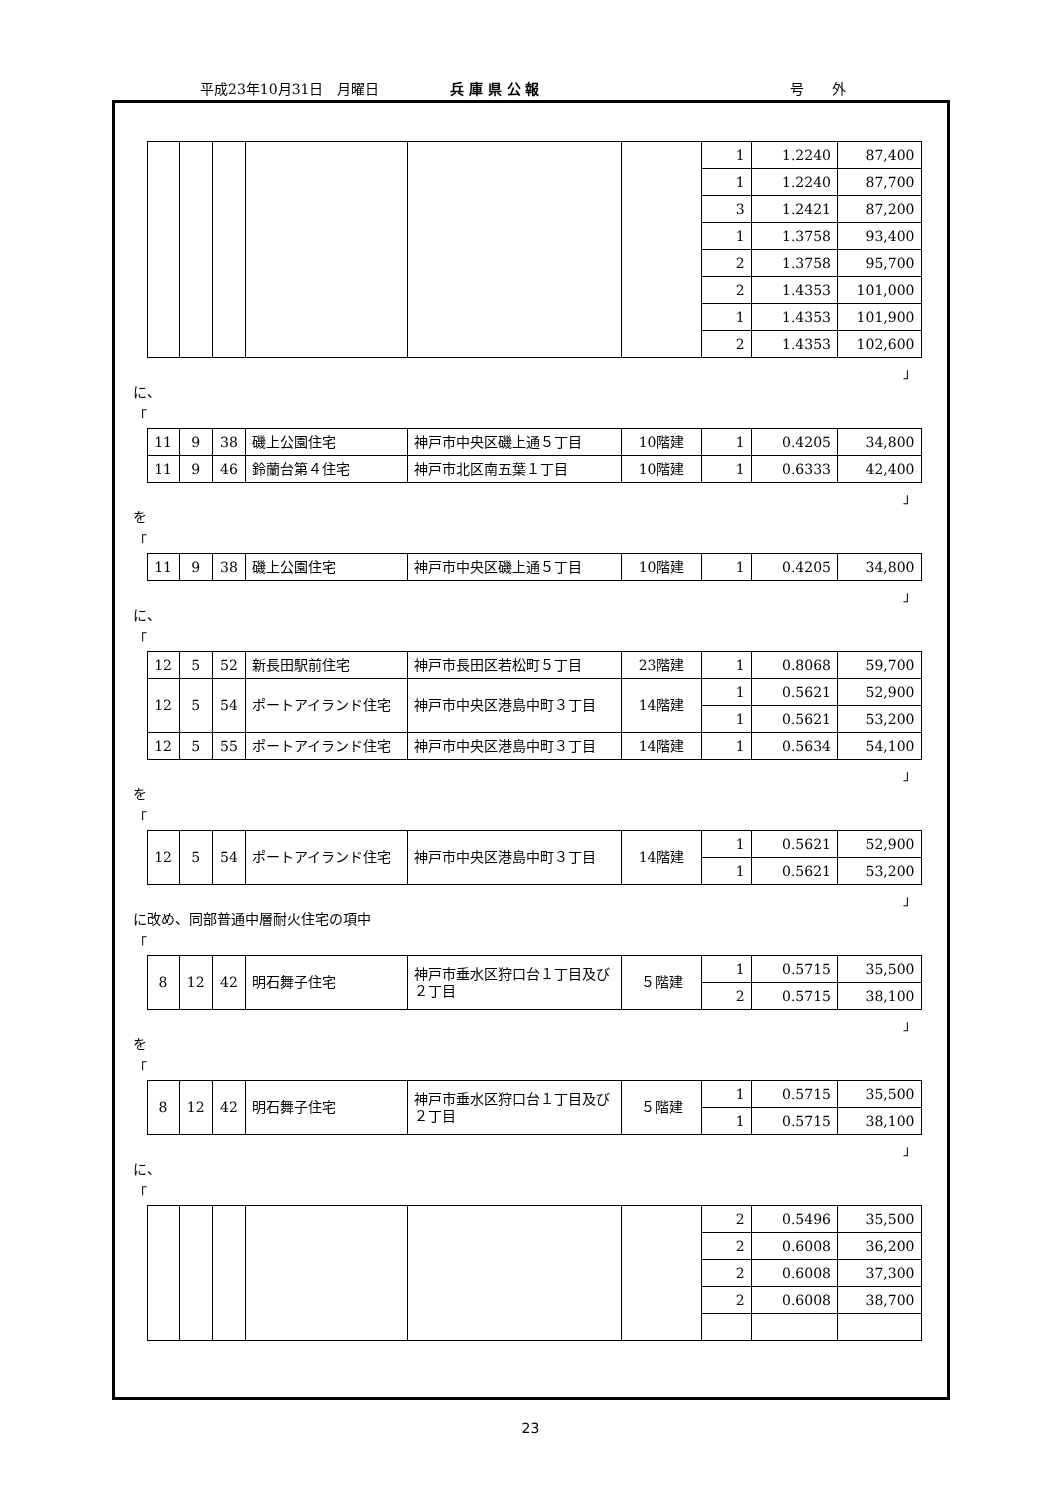平成23年10月31日　月曜日 兵 庫 県 公 報 号　　外
| | | | | | | 1 | 1.2240 | 87,400 |
| | | | | | | 1 | 1.2240 | 87,700 |
| | | | | | | 3 | 1.2421 | 87,200 |
| | | | | | | 1 | 1.3758 | 93,400 |
| | | | | | | 2 | 1.3758 | 95,700 |
| | | | | | | 2 | 1.4353 | 101,000 |
| | | | | | | 1 | 1.4353 | 101,900 |
| | | | | | | 2 | 1.4353 | 102,600 |
」
に、
「
| 11 | 9 | 38 | 磯上公園住宅 | 神戸市中央区磯上通５丁目 | 10階建 | 1 | 0.4205 | 34,800 |
| 11 | 9 | 46 | 鈴蘭台第４住宅 | 神戸市北区南五葉１丁目 | 10階建 | 1 | 0.6333 | 42,400 |
」
を
「
| 11 | 9 | 38 | 磯上公園住宅 | 神戸市中央区磯上通５丁目 | 10階建 | 1 | 0.4205 | 34,800 |
」
に、
「
| 12 | 5 | 52 | 新長田駅前住宅 | 神戸市長田区若松町５丁目 | 23階建 | 1 | 0.8068 | 59,700 |
| 12 | 5 | 54 | ポートアイランド住宅 | 神戸市中央区港島中町３丁目 | 14階建 | 1 | 0.5621 | 52,900 |
| | | | | | | 1 | 0.5621 | 53,200 |
| 12 | 5 | 55 | ポートアイランド住宅 | 神戸市中央区港島中町３丁目 | 14階建 | 1 | 0.5634 | 54,100 |
」
を
「
| 12 | 5 | 54 | ポートアイランド住宅 | 神戸市中央区港島中町３丁目 | 14階建 | 1 | 0.5621 | 52,900 |
| | | | | | | 1 | 0.5621 | 53,200 |
」
に改め、同部普通中層耐火住宅の項中
「
| 8 | 12 | 42 | 明石舞子住宅 | 神戸市垂水区狩口台１丁目及び２丁目 | ５階建 | 1 | 0.5715 | 35,500 |
| | | | | | | 2 | 0.5715 | 38,100 |
」
を
「
| 8 | 12 | 42 | 明石舞子住宅 | 神戸市垂水区狩口台１丁目及び２丁目 | ５階建 | 1 | 0.5715 | 35,500 |
| | | | | | | 1 | 0.5715 | 38,100 |
」
に、
「
| | | | | | | 2 | 0.5496 | 35,500 |
| | | | | | | 2 | 0.6008 | 36,200 |
| | | | | | | 2 | 0.6008 | 37,300 |
| | | | | | | 2 | 0.6008 | 38,700 |
23